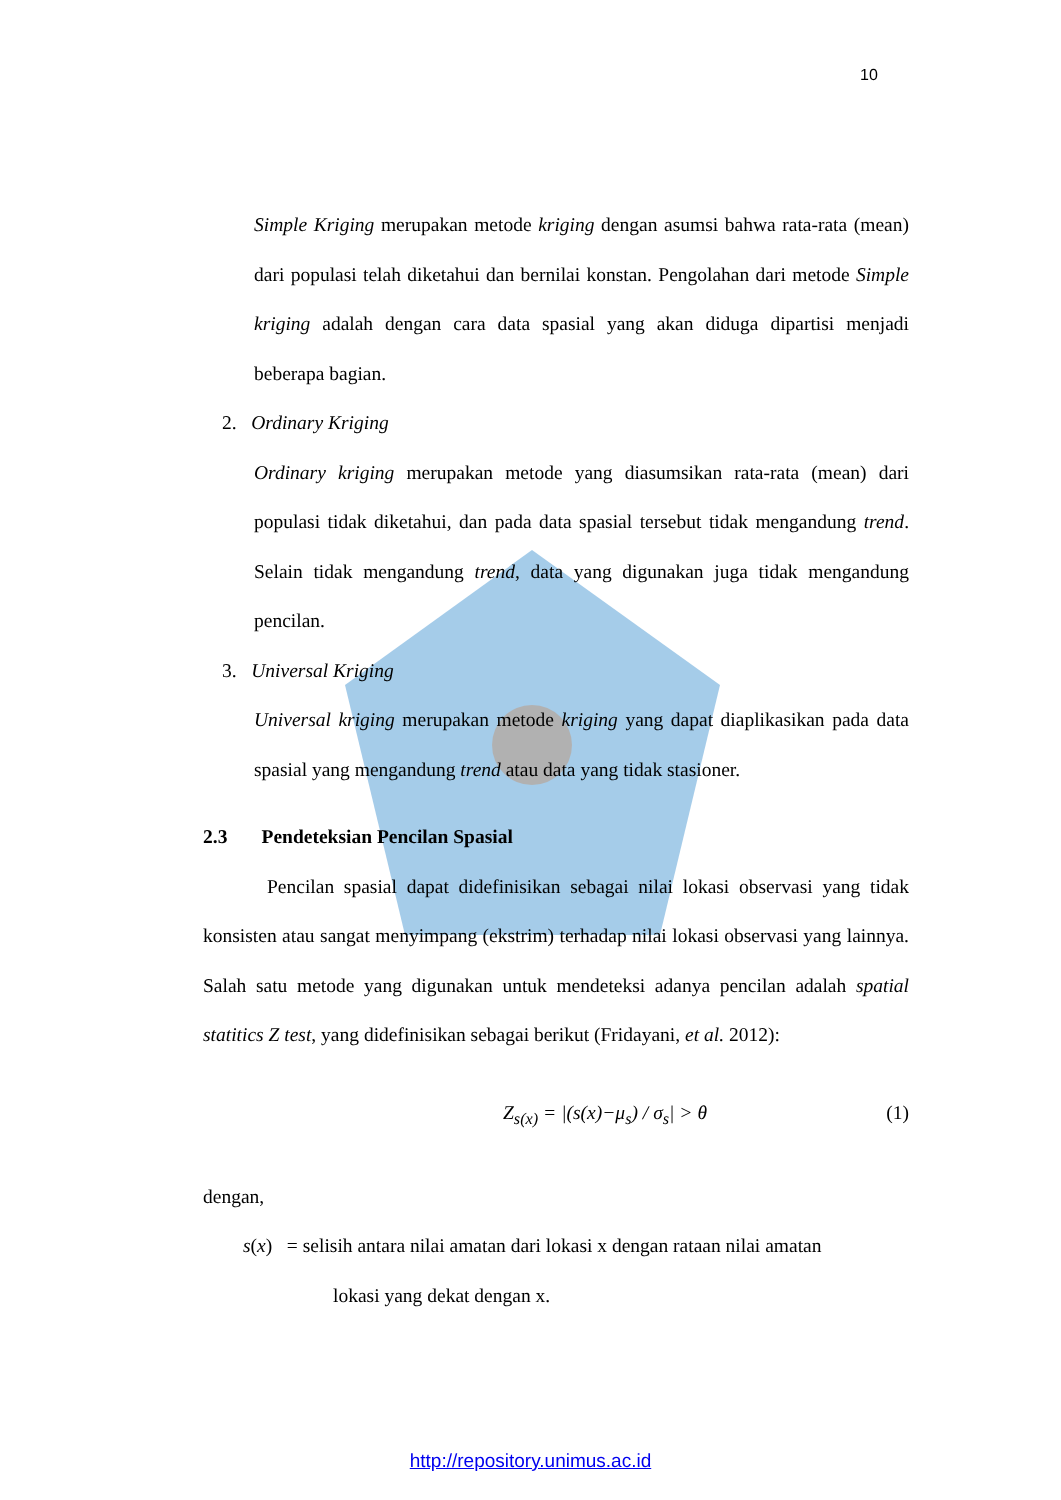10
Simple Kriging merupakan metode kriging dengan asumsi bahwa rata-rata (mean) dari populasi telah diketahui dan bernilai konstan. Pengolahan dari metode Simple kriging adalah dengan cara data spasial yang akan diduga dipartisi menjadi beberapa bagian.
2. Ordinary Kriging
Ordinary kriging merupakan metode yang diasumsikan rata-rata (mean) dari populasi tidak diketahui, dan pada data spasial tersebut tidak mengandung trend. Selain tidak mengandung trend, data yang digunakan juga tidak mengandung pencilan.
3. Universal Kriging
Universal kriging merupakan metode kriging yang dapat diaplikasikan pada data spasial yang mengandung trend atau data yang tidak stasioner.
2.3 Pendeteksian Pencilan Spasial
Pencilan spasial dapat didefinisikan sebagai nilai lokasi observasi yang tidak konsisten atau sangat menyimpang (ekstrim) terhadap nilai lokasi observasi yang lainnya. Salah satu metode yang digunakan untuk mendeteksi adanya pencilan adalah spatial statitics Z test, yang didefinisikan sebagai berikut (Fridayani, et al. 2012):
Z<sub>s(x)</sub> = |(s(x)−μ<sub>s</sub>) / σ<sub>s</sub>| > θ (1)
dengan,
s(x) = selisih antara nilai amatan dari lokasi x dengan rataan nilai amatan
lokasi yang dekat dengan x.
http://repository.unimus.ac.id